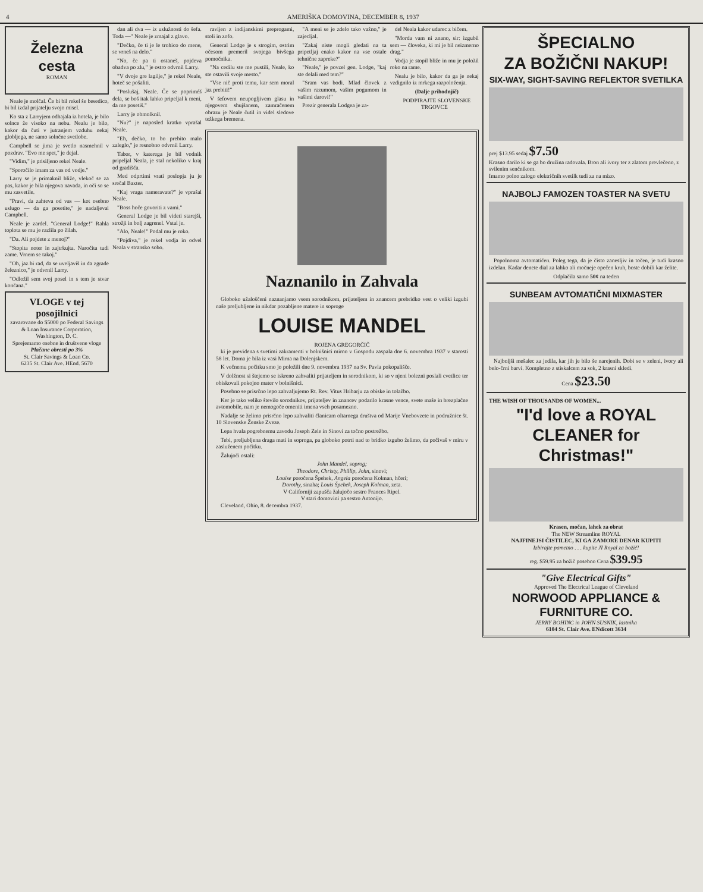4 AMERIŠKA DOMOVINA, DECEMBER 8, 1937
Železna cesta
ROMAN
Neale je molčal. Če bi bil rekel še besedico, bi bil izdal prijatelju svojo misel.
Ko sta z Larryjem odhajala iz hotela, je bilo solnce že visoko na nebu. Nealu je bilo, kakor da čuti v jutranjem vzduhu nekaj globljega, ne samo solnčne svetlobe.
Campbell se jima je svetlo nasmehnil v pozdrav. "Evo me spet," je dejal.
"Vidim," je prisiljeno rekel Neale.
"Sporočilo imam za vas od vodje."
Larry se je primaknil bliže, vlekoč se za pas, kakor je bila njegova navada, in oči so se mu zasvetile.
"Pravi, da zahteva od vas — kot osebno uslugo — da ga posetite," je nadaljeval Campbell.
Neale je zardel. "General Lodge!" Rahla toplota se mu je razlila po žilah.
"Da. Ali pojdete z menoj?"
"Stopita noter in zajtrkujta. Naročita tudi zame. Vrnem se takoj."
"Oh, jaz bi rad, da se uveljaviš in da zgrade železnico," je odvrnil Larry.
"Odložil sem svoj posel in s tem je stvar končana."
VLOGE v tej posojilnici
zavarovane do $5000 po Federal Savings & Loan Insurance Corporation, Washington, D. C.
Sprejemamo osebne in društvene vloge
Plačane obresti po 3%
St. Clair Savings & Loan Co.
6235 St. Clair Ave. HEnd. 5670
dan ali dva — iz uslužnosti do šefa. Toda —" Neale je zmajal z glavo.
"Dečko, če ti je le trohico do mene, se vrneš na delo."
"No, če pa ti ostaneš, pojdeva obadva po zlu," je ostro odvrnil Larry.
"V dvoje gre lagilje," je rekel Neale, hoteč se pošaliti.
"Poslušaj, Neale. Če se popriméš dela, se boš itak lahko pripeljal k meni, da me posetiš."
Larry je obmolknil.
"Nu?" je naposled kratko vprašal Neale.
"Eh, dečko, to bo prebito malo zaleglo," je resnobno odvrnil Larry.
Tabor, v katerega je bil vodnik pripeljal Neala, je stal nekoliko v kraj od gradišča.
Med odprtimi vrati poslopja ju je srečal Baxter.
"Kaj vraga nameravate?" je vprašal Neale.
"Boss hoče govoriti z vami."
General Lodge je bil videti starejši, strožji in bolj zagrenel. Vstal je.
"Alo, Neale!" Podal mu je roko.
"Pojdiva," je rekel vodja in odvel Neala v stransko sobo.
ravljen z indijanskimi preprogami, stoli in zofo.
General Lodge je s strogim, ostrim očesom premeril svojega bivšega pomočnika.
"Na cedilu ste me pustili, Neale, ko ste ostavili svoje mesto."
"Vse nič proti temu, kar sem moral jaz prebiti!"
V šefovem neupogljivem glasu in njegovem shujšanem, zamračenem obrazu je Neale čutil in videl sledove težkega bremena.
"A meni se je zdelo tako važno," je zajecljal.
"Zakaj niste mogli gledati na ta pripetljaj enako kakor na vse ostale tehnične zapreke?"
"Neale," je povzel gen. Lodge, "kaj ste delali med tem?"
"Sram vas bodi. Mlad človek z vašim razumom, vašim pogumom in vašimi darovi!"
Prezir generala Lodgea je za-
del Neala kakor udarec z bičem.
"Morda vam ni znano, sir: izgubil sem — človeka, ki mi je bil neizmerno drag."
Vodja je stopil bliže in mu je položil roko na rame.
Nealu je bilo, kakor da ga je nekaj vzdignilo iz mrkega razpoloženja.
(Dalje prihodnjič)
PODPIRAJTE SLOVENSKE TRGOVCE
Naznanilo in Zahvala
Globoko užaloščeni naznanjamo vsem sorodnikom, prijateljem in znancem prebridko vest o veliki izgubi naše preljubljene in nikdar pozabljene matere in soproge
LOUISE MANDEL
ROJENA GREGORČIČ
ki je previdena s svetimi zakramenti v bolnišnici mirno v Gospodu zaspala dne 6. novembra 1937 v starosti 58 let. Doma je bila iz vasi Mirna na Dolenjskem.
K večnemu počitku smo jo položili dne 9. novembra 1937 na Sv. Pavla pokopališče.
V dolžnost si štejemo se iskreno zahvaliti prijateljem in sorodnikom, ki so v njeni bolezni poslali cvetlice ter obiskovali pokojno mater v bolnišnici.
Posebno se prisrčno lepo zahvaljujemo Rt. Rev. Vitus Hribarju za obiske in tolažbo.
Ker je tako veliko število sorodnikov, prijateljev in znancev podarilo krasne vence, svete maše in brezplačne avtomobile, nam je nemogoče omeniti imena vseh posamezno.
Nadalje se želimo prisrčno lepo zahvaliti članicam oltarnega društva od Marije Vnebovzete in podružnice št. 10 Slovenske Ženske Zveze.
Lepa hvala pogrebnemu zavodu Joseph Zele in Sinovi za točno postrežbo.
Tebi, preljubljena draga mati in soproga, pa globoko potrti nad to bridko izgubo želimo, da počivaš v miru v zasluženem počitku.
Žalujoči ostali:
John Mandel, soprog;
Theodore, Christy, Phillip, John, sinovi;
Louise poročena Špehek, Angela poročena Kolman, hčeri;
Dorothy, sinaha; Louis Špehek, Joseph Kolman, zeta.
V Californiji zapušča žalujočo sestro Frances Ripel.
V stari domovini pa sestro Antonijo.
Cleveland, Ohio, 8. decembra 1937.
ŠPECIALNO
ZA BOŽIČNI NAKUP!
SIX-WAY, SIGHT-SAVING REFLEKTOR SVETILKA
prej $13.95 sedaj $7.50
Krasno darilo ki se ga bo družina radovala. Bron ali ivory ter z zlatom prevlečeno, z svilenim senčnikom.
Imamo polno zalogo električnih svetilk tudi za na mizo.
NAJBOLJ FAMOZEN TOASTER NA SVETU
Popolnoma avtomatičen. Poleg tega, da je čisto zanesljiv in točen, je tudi krasno izdelan. Kadar denete dial za lahko ali močneje opečen kruh, boste dobili kar želite.
Odplačila samo 50¢ na teden
SUNBEAM AVTOMATIČNI MIXMASTER
Najboljši mešalec za jedila, kar jih je bilo še narejenih. Dobi se v zeleni, ivory ali belo-črni barvi. Kompletno z stiskalcem za sok, 2 krasni skledi.
Cena $23.50
THE WISH OF THOUSANDS OF WOMEN...
"I'd love a ROYAL CLEANER for Christmas!"
Krasen, močan, lahek za obrat
The NEW Streamline ROYAL
NAJFINEJSI ČISTILEC, KI GA ZAMORE DENAR KUPITI
Izbirajte pametno . . . kupite JI Royal za božič!
reg. $59.95 za božič posebno Cena $39.95
"Give Electrical Gifts"
Approved The Electrical League of Cleveland
NORWOOD APPLIANCE & FURNITURE CO.
JERRY BOHINC in JOHN SUSNIK, lastnika
6104 St. Clair Ave. ENdicott 3634